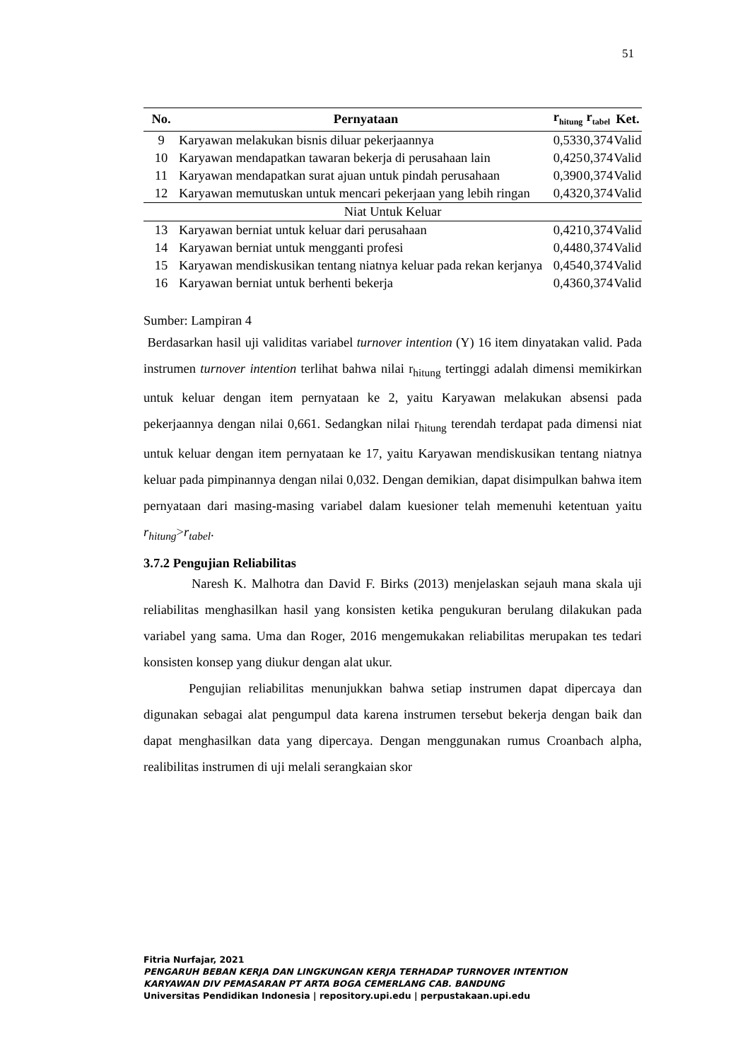51
| No. | Pernyataan | r<sub>hitung</sub> | r<sub>tabel</sub> | Ket. |
| --- | --- | --- | --- | --- |
| 9 | Karyawan melakukan bisnis diluar pekerjaannya | 0,533 | 0,374 | Valid |
| 10 | Karyawan mendapatkan tawaran bekerja di perusahaan lain | 0,425 | 0,374 | Valid |
| 11 | Karyawan mendapatkan surat ajuan untuk pindah perusahaan | 0,390 | 0,374 | Valid |
| 12 | Karyawan memutuskan untuk mencari pekerjaan yang lebih ringan | 0,432 | 0,374 | Valid |
| Niat Untuk Keluar | | | | |
| 13 | Karyawan berniat untuk keluar dari perusahaan | 0,421 | 0,374 | Valid |
| 14 | Karyawan berniat untuk mengganti profesi | 0,448 | 0,374 | Valid |
| 15 | Karyawan mendiskusikan tentang niatnya keluar pada rekan kerjanya | 0,454 | 0,374 | Valid |
| 16 | Karyawan berniat untuk berhenti bekerja | 0,436 | 0,374 | Valid |
Sumber: Lampiran 4
Berdasarkan hasil uji validitas variabel turnover intention (Y) 16 item dinyatakan valid. Pada instrumen turnover intention terlihat bahwa nilai r<sub>hitung</sub> tertinggi adalah dimensi memikirkan untuk keluar dengan item pernyataan ke 2, yaitu Karyawan melakukan absensi pada pekerjaannya dengan nilai 0,661. Sedangkan nilai r<sub>hitung</sub> terendah terdapat pada dimensi niat untuk keluar dengan item pernyataan ke 17, yaitu Karyawan mendiskusikan tentang niatnya keluar pada pimpinannya dengan nilai 0,032. Dengan demikian, dapat disimpulkan bahwa item pernyataan dari masing-masing variabel dalam kuesioner telah memenuhi ketentuan yaitu r<sub>hitung</sub>>r<sub>tabel</sub>.
3.7.2 Pengujian Reliabilitas
Naresh K. Malhotra dan David F. Birks (2013) menjelaskan sejauh mana skala uji reliabilitas menghasilkan hasil yang konsisten ketika pengukuran berulang dilakukan pada variabel yang sama. Uma dan Roger, 2016 mengemukakan reliabilitas merupakan tes tedari konsisten konsep yang diukur dengan alat ukur.
Pengujian reliabilitas menunjukkan bahwa setiap instrumen dapat dipercaya dan digunakan sebagai alat pengumpul data karena instrumen tersebut bekerja dengan baik dan dapat menghasilkan data yang dipercaya. Dengan menggunakan rumus Croanbach alpha, realibilitas instrumen di uji melali serangkaian skor
Fitria Nurfajar, 2021
PENGARUH BEBAN KERJA DAN LINGKUNGAN KERJA TERHADAP TURNOVER INTENTION
KARYAWAN DIV PEMASARAN PT ARTA BOGA CEMERLANG CAB. BANDUNG
Universitas Pendidikan Indonesia | repository.upi.edu | perpustakaan.upi.edu